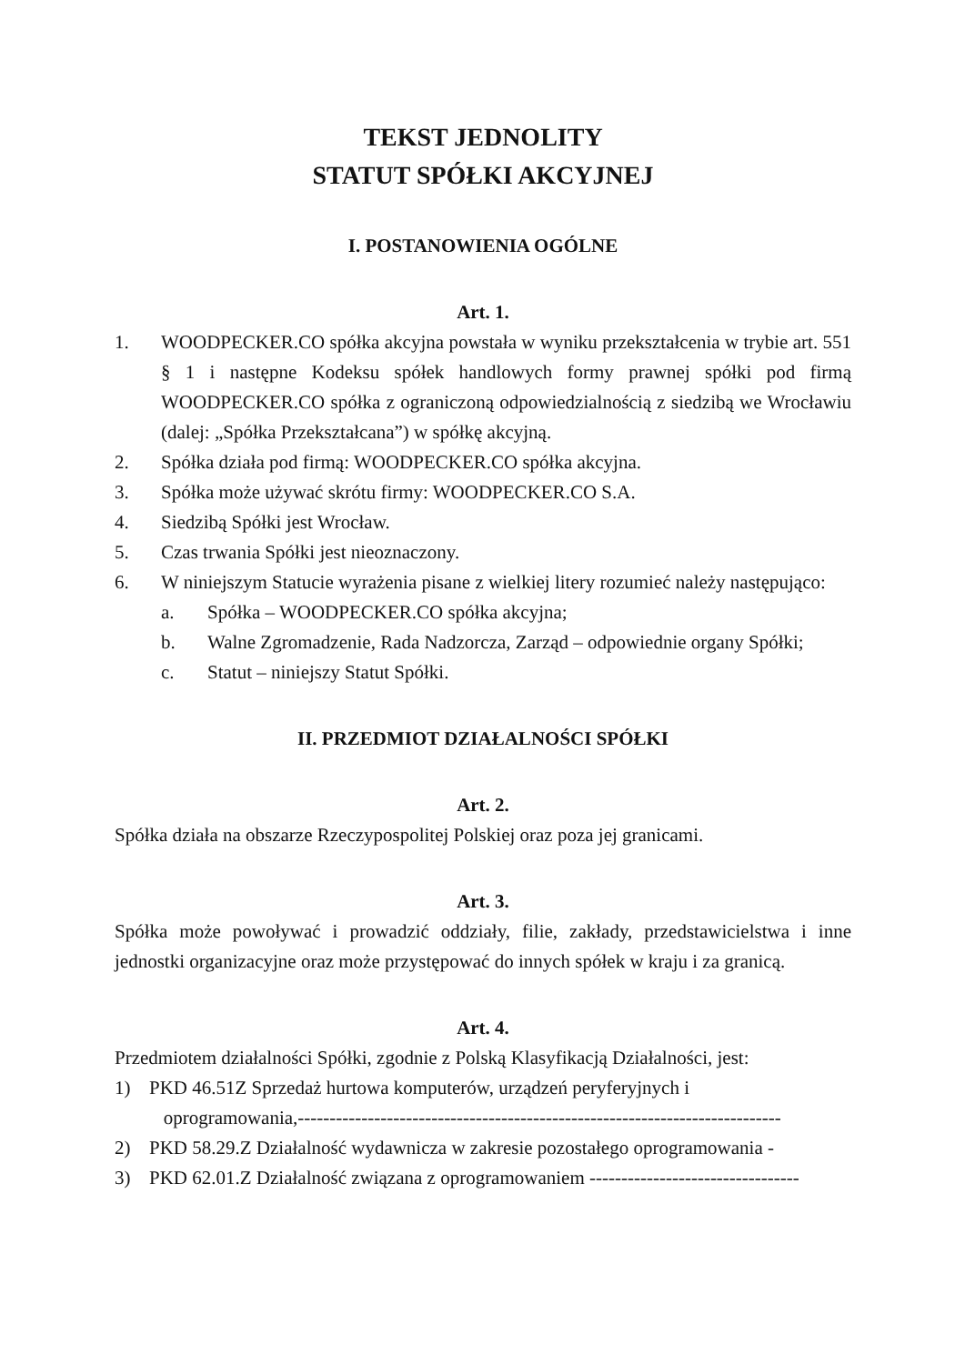TEKST JEDNOLITY
STATUT SPÓŁKI AKCYJNEJ
I. POSTANOWIENIA OGÓLNE
Art. 1.
1. WOODPECKER.CO spółka akcyjna powstała w wyniku przekształcenia w trybie art. 551 § 1 i następne Kodeksu spółek handlowych formy prawnej spółki pod firmą WOODPECKER.CO spółka z ograniczoną odpowiedzialnością z siedzibą we Wrocławiu (dalej: „Spółka Przekształcana”) w spółkę akcyjną.
2. Spółka działa pod firmą: WOODPECKER.CO spółka akcyjna.
3. Spółka może używać skrótu firmy: WOODPECKER.CO S.A.
4. Siedzibą Spółki jest Wrocław.
5. Czas trwania Spółki jest nieoznaczony.
6. W niniejszym Statucie wyrażenia pisane z wielkiej litery rozumieć należy następująco:
a. Spółka – WOODPECKER.CO spółka akcyjna;
b. Walne Zgromadzenie, Rada Nadzorcza, Zarząd – odpowiednie organy Spółki;
c. Statut – niniejszy Statut Spółki.
II. PRZEDMIOT DZIAŁALNOŚCI SPÓŁKI
Art. 2.
Spółka działa na obszarze Rzeczypospolitej Polskiej oraz poza jej granicami.
Art. 3.
Spółka może powoływać i prowadzić oddziały, filie, zakłady, przedstawicielstwa i inne jednostki organizacyjne oraz może przystępować do innych spółek w kraju i za granicą.
Art. 4.
Przedmiotem działalności Spółki, zgodnie z Polską Klasyfikacją Działalności, jest:
1) PKD 46.51Z Sprzedaż hurtowa komputerów, urządzeń peryferyjnych i
oprogramowania,----------------------------------------------------------------------------
2) PKD 58.29.Z Działalność wydawnicza w zakresie pozostałego oprogramowania -
3) PKD 62.01.Z Działalność związana z oprogramowaniem ---------------------------------